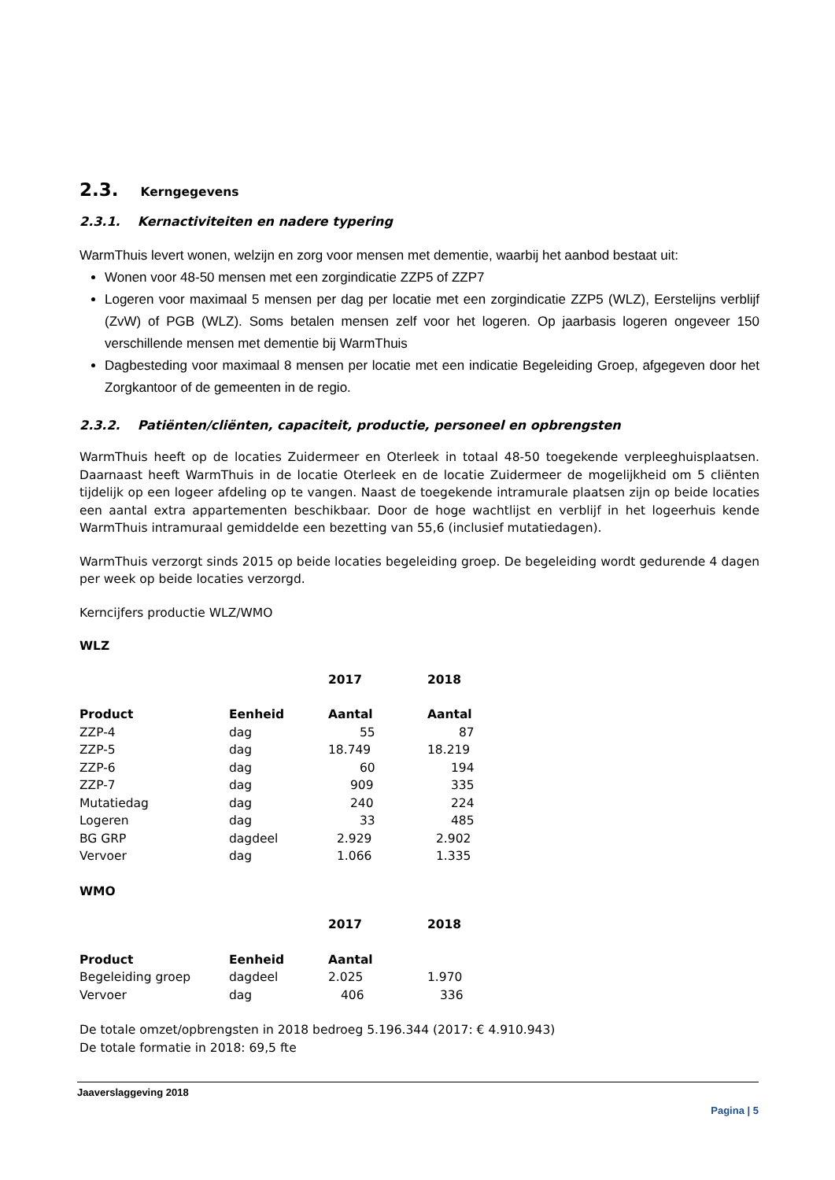2.3. Kerngegevens
2.3.1. Kernactiviteiten en nadere typering
WarmThuis levert wonen, welzijn en zorg voor mensen met dementie, waarbij het aanbod bestaat uit:
Wonen voor 48-50 mensen met een zorgindicatie ZZP5 of ZZP7
Logeren voor maximaal 5 mensen per dag per locatie met een zorgindicatie ZZP5 (WLZ), Eerstelijns verblijf (ZvW) of PGB (WLZ). Soms betalen mensen zelf voor het logeren. Op jaarbasis logeren ongeveer 150 verschillende mensen met dementie bij WarmThuis
Dagbesteding voor maximaal 8 mensen per locatie met een indicatie Begeleiding Groep, afgegeven door het Zorgkantoor of de gemeenten in de regio.
2.3.2. Patiënten/cliënten, capaciteit, productie, personeel en opbrengsten
WarmThuis heeft op de locaties Zuidermeer en Oterleek in totaal 48-50 toegekende verpleeghuisplaatsen. Daarnaast heeft WarmThuis in de locatie Oterleek en de locatie Zuidermeer de mogelijkheid om 5 cliënten tijdelijk op een logeer afdeling op te vangen. Naast de toegekende intramurale plaatsen zijn op beide locaties een aantal extra appartementen beschikbaar. Door de hoge wachtlijst en verblijf in het logeerhuis kende WarmThuis intramuraal gemiddelde een bezetting van 55,6 (inclusief mutatiedagen).
WarmThuis verzorgt sinds 2015 op beide locaties begeleiding groep. De begeleiding wordt gedurende 4 dagen per week op beide locaties verzorgd.
Kerncijfers productie WLZ/WMO
WLZ
| | | 2017 | 2018 |
| --- | --- | --- | --- |
| Product | Eenheid | Aantal | Aantal |
| ZZP-4 | dag | 55 | 87 |
| ZZP-5 | dag | 18.749 | 18.219 |
| ZZP-6 | dag | 60 | 194 |
| ZZP-7 | dag | 909 | 335 |
| Mutatiedag | dag | 240 | 224 |
| Logeren | dag | 33 | 485 |
| BG GRP | dagdeel | 2.929 | 2.902 |
| Vervoer | dag | 1.066 | 1.335 |
WMO
| | | 2017 | 2018 |
| --- | --- | --- | --- |
| Product | Eenheid | Aantal | |
| Begeleiding groep | dagdeel | 2.025 | 1.970 |
| Vervoer | dag | 406 | 336 |
De totale omzet/opbrengsten in 2018 bedroeg 5.196.344 (2017: € 4.910.943)
De totale formatie in 2018: 69,5 fte
Jaaverslaggeving 2018
Pagina | 5